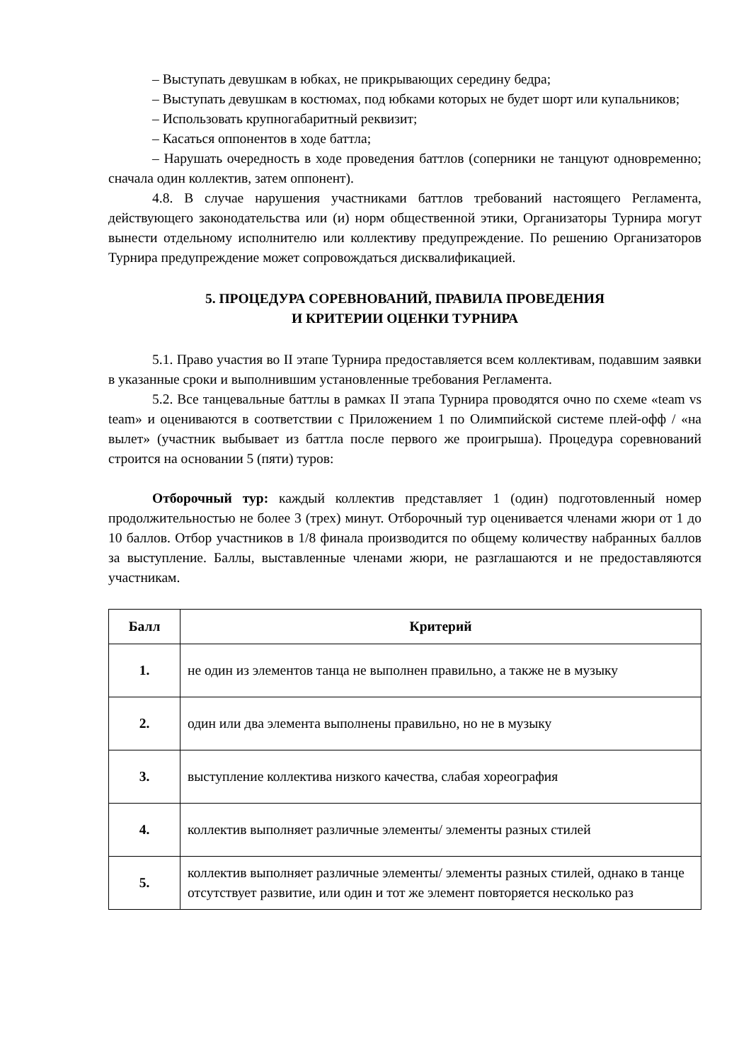– Выступать девушкам в юбках, не прикрывающих середину бедра;
– Выступать девушкам в костюмах, под юбками которых не будет шорт или купальников;
– Использовать крупногабаритный реквизит;
– Касаться оппонентов в ходе баттла;
– Нарушать очередность в ходе проведения баттлов (соперники не танцуют одновременно; сначала один коллектив, затем оппонент).
4.8. В случае нарушения участниками баттлов требований настоящего Регламента, действующего законодательства или (и) норм общественной этики, Организаторы Турнира могут вынести отдельному исполнителю или коллективу предупреждение. По решению Организаторов Турнира предупреждение может сопровождаться дисквалификацией.
5. ПРОЦЕДУРА СОРЕВНОВАНИЙ, ПРАВИЛА ПРОВЕДЕНИЯ
И КРИТЕРИИ ОЦЕНКИ ТУРНИРА
5.1. Право участия во II этапе Турнира предоставляется всем коллективам, подавшим заявки в указанные сроки и выполнившим установленные требования Регламента.
5.2. Все танцевальные баттлы в рамках II этапа Турнира проводятся очно по схеме «team vs team» и оцениваются в соответствии с Приложением 1 по Олимпийской системе плей-офф / «на вылет» (участник выбывает из баттла после первого же проигрыша). Процедура соревнований строится на основании 5 (пяти) туров:
Отборочный тур: каждый коллектив представляет 1 (один) подготовленный номер продолжительностью не более 3 (трех) минут. Отборочный тур оценивается членами жюри от 1 до 10 баллов. Отбор участников в 1/8 финала производится по общему количеству набранных баллов за выступление. Баллы, выставленные членами жюри, не разглашаются и не предоставляются участникам.
| Балл | Критерий |
| --- | --- |
| 1. | не один из элементов танца не выполнен правильно, а также не в музыку |
| 2. | один или два элемента выполнены правильно, но не в музыку |
| 3. | выступление коллектива низкого качества, слабая хореография |
| 4. | коллектив выполняет различные элементы/ элементы разных стилей |
| 5. | коллектив выполняет различные элементы/ элементы разных стилей, однако в танце отсутствует развитие, или один и тот же элемент повторяется несколько раз |